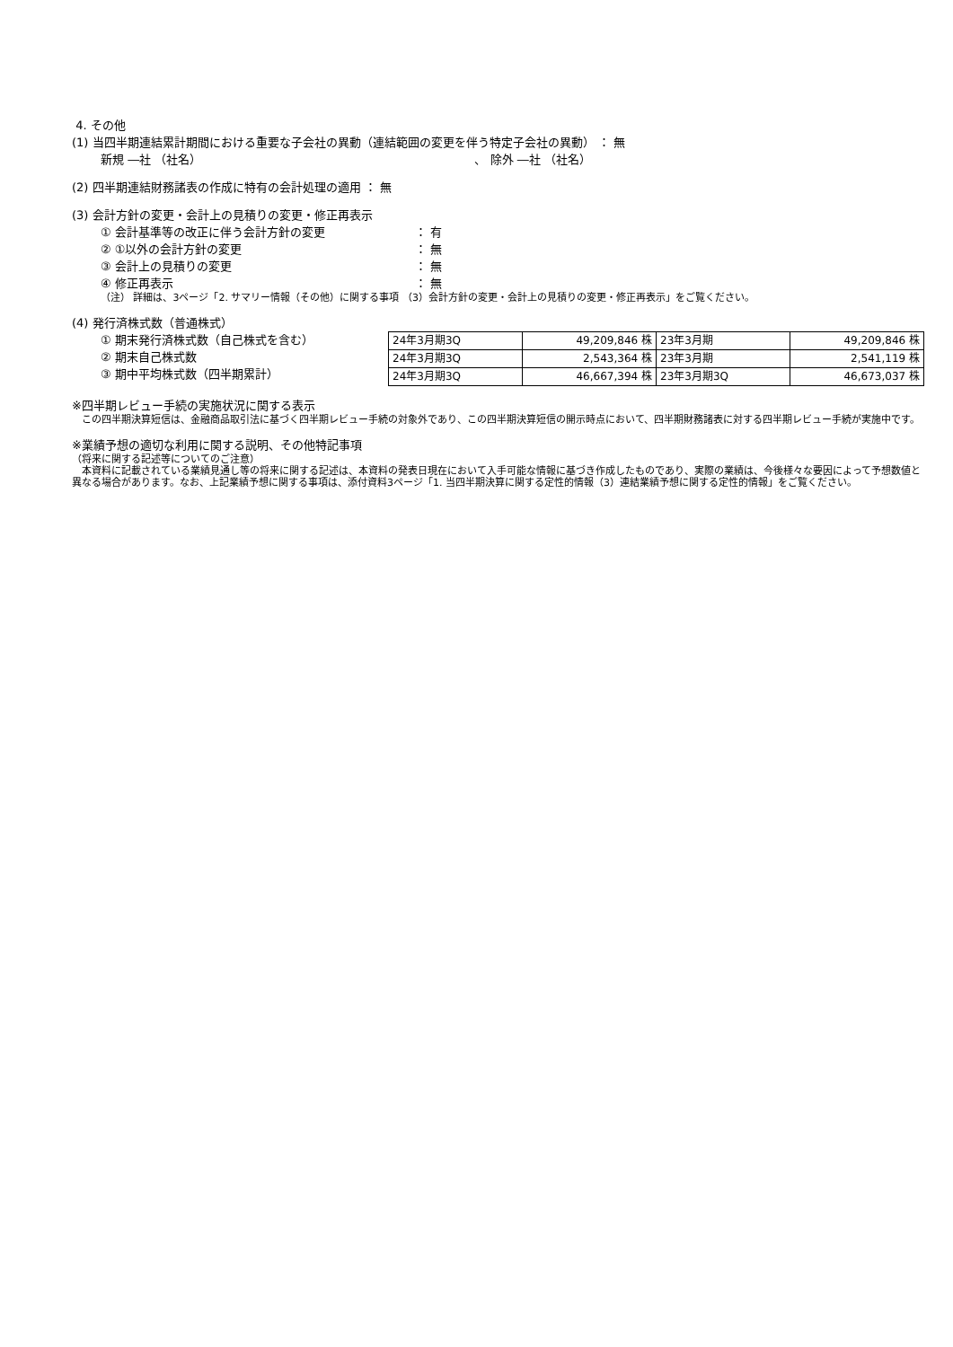4. その他
(1) 当四半期連結累計期間における重要な子会社の異動（連結範囲の変更を伴う特定子会社の異動） ： 無
新規 ―社 （社名） 、 除外 ―社 （社名）
(2) 四半期連結財務諸表の作成に特有の会計処理の適用 ： 無
(3) 会計方針の変更・会計上の見積りの変更・修正再表示
① 会計基準等の改正に伴う会計方針の変更 ： 有
② ①以外の会計方針の変更 ： 無
③ 会計上の見積りの変更 ： 無
④ 修正再表示 ： 無
（注） 詳細は、3ページ「2. サマリー情報（その他）に関する事項 （3）会計方針の変更・会計上の見積りの変更・修正再表示」をご覧ください。
(4) 発行済株式数（普通株式）
① 期末発行済株式数（自己株式を含む）
② 期末自己株式数
③ 期中平均株式数（四半期累計）
| 24年3月期3Q | 49,209,846 株 | 23年3月期 | 49,209,846 株 |
| 24年3月期3Q | 2,543,364 株 | 23年3月期 | 2,541,119 株 |
| 24年3月期3Q | 46,667,394 株 | 23年3月期3Q | 46,673,037 株 |
※四半期レビュー手続の実施状況に関する表示
　この四半期決算短信は、金融商品取引法に基づく四半期レビュー手続の対象外であり、この四半期決算短信の開示時点において、四半期財務諸表に対する四半期レビュー手続が実施中です。
※業績予想の適切な利用に関する説明、その他特記事項
（将来に関する記述等についてのご注意）
　本資料に記載されている業績見通し等の将来に関する記述は、本資料の発表日現在において入手可能な情報に基づき作成したものであり、実際の業績は、今後様々な要因によって予想数値と異なる場合があります。なお、上記業績予想に関する事項は、添付資料3ページ「1. 当四半期決算に関する定性的情報（3）連結業績予想に関する定性的情報」をご覧ください。